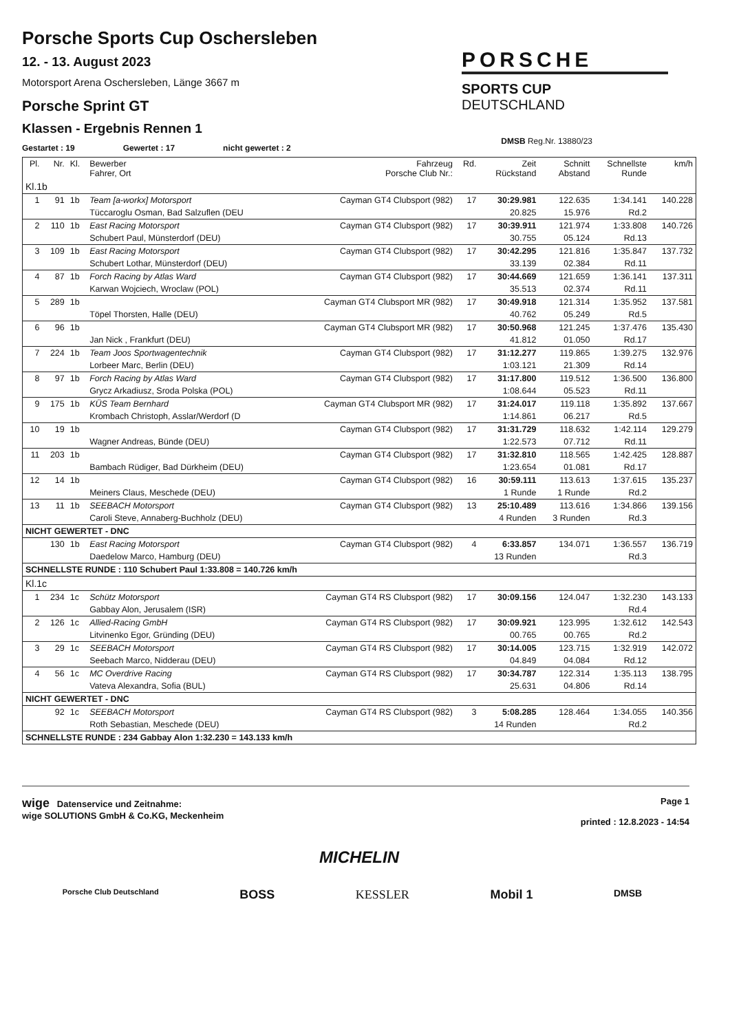Porsche Sports Cup Oschersleben
12. - 13. August 2023
Motorsport Arena Oschersleben, Länge 3667 m
Porsche Sprint GT
Klassen - Ergebnis Rennen 1
PORSCHE
SPORTS CUP
DEUTSCHLAND
DMSB Reg.Nr. 13880/23
Gestartet : 19 Gewertet : 17 nicht gewertet : 2
| Pl. | Nr. | Kl. | Bewerber Fahrer, Ort | Fahrzeug Porsche Club Nr.: | Rd. | Zeit Rückstand | Schnitt Abstand | Schnellste Runde | km/h |
| --- | --- | --- | --- | --- | --- | --- | --- | --- | --- |
| Kl.1b | | | | | | | | | |
| 1 | 91 | 1b | Team [a-workx] Motorsport | Cayman GT4 Clubsport (982) | 17 | 30:29.981 | 122.635 | 1:34.141 | 140.228 |
| | | | Tüccaroglu Osman, Bad Salzuflen (DEU | | | 20.825 | 15.976 | Rd.2 | |
| 2 | 110 | 1b | East Racing Motorsport | Cayman GT4 Clubsport (982) | 17 | 30:39.911 | 121.974 | 1:33.808 | 140.726 |
| | | | Schubert Paul, Münsterdorf (DEU) | | | 30.755 | 05.124 | Rd.13 | |
| 3 | 109 | 1b | East Racing Motorsport | Cayman GT4 Clubsport (982) | 17 | 30:42.295 | 121.816 | 1:35.847 | 137.732 |
| | | | Schubert Lothar, Münsterdorf (DEU) | | | 33.139 | 02.384 | Rd.11 | |
| 4 | 87 | 1b | Forch Racing by Atlas Ward | Cayman GT4 Clubsport (982) | 17 | 30:44.669 | 121.659 | 1:36.141 | 137.311 |
| | | | Karwan Wojciech, Wroclaw (POL) | | | 35.513 | 02.374 | Rd.11 | |
| 5 | 289 | 1b | | Cayman GT4 Clubsport MR (982) | 17 | 30:49.918 | 121.314 | 1:35.952 | 137.581 |
| | | | Töpel Thorsten, Halle (DEU) | | | 40.762 | 05.249 | Rd.5 | |
| 6 | 96 | 1b | | Cayman GT4 Clubsport MR (982) | 17 | 30:50.968 | 121.245 | 1:37.476 | 135.430 |
| | | | Jan Nick , Frankfurt (DEU) | | | 41.812 | 01.050 | Rd.17 | |
| 7 | 224 | 1b | Team Joos Sportwagentechnik | Cayman GT4 Clubsport (982) | 17 | 31:12.277 | 119.865 | 1:39.275 | 132.976 |
| | | | Lorbeer Marc, Berlin (DEU) | | | 1:03.121 | 21.309 | Rd.14 | |
| 8 | 97 | 1b | Forch Racing by Atlas Ward | Cayman GT4 Clubsport (982) | 17 | 31:17.800 | 119.512 | 1:36.500 | 136.800 |
| | | | Grycz Arkadiusz, Sroda Polska (POL) | | | 1:08.644 | 05.523 | Rd.11 | |
| 9 | 175 | 1b | KÜS Team Bernhard | Cayman GT4 Clubsport MR (982) | 17 | 31:24.017 | 119.118 | 1:35.892 | 137.667 |
| | | | Krombach Christoph, Asslar/Werdorf (D | | | 1:14.861 | 06.217 | Rd.5 | |
| 10 | 19 | 1b | | Cayman GT4 Clubsport (982) | 17 | 31:31.729 | 118.632 | 1:42.114 | 129.279 |
| | | | Wagner Andreas, Bünde (DEU) | | | 1:22.573 | 07.712 | Rd.11 | |
| 11 | 203 | 1b | | Cayman GT4 Clubsport (982) | 17 | 31:32.810 | 118.565 | 1:42.425 | 128.887 |
| | | | Bambach Rüdiger, Bad Dürkheim (DEU) | | | 1:23.654 | 01.081 | Rd.17 | |
| 12 | 14 | 1b | | Cayman GT4 Clubsport (982) | 16 | 30:59.111 | 113.613 | 1:37.615 | 135.237 |
| | | | Meiners Claus, Meschede (DEU) | | | 1 Runde | 1 Runde | Rd.2 | |
| 13 | 11 | 1b | SEEBACH Motorsport | Cayman GT4 Clubsport (982) | 13 | 25:10.489 | 113.616 | 1:34.866 | 139.156 |
| | | | Caroli Steve, Annaberg-Buchholz (DEU) | | | 4 Runden | 3 Runden | Rd.3 | |
| NICHT GEWERTET - DNC | | | | | | | | | |
| | 130 | 1b | East Racing Motorsport | Cayman GT4 Clubsport (982) | 4 | 6:33.857 | 134.071 | 1:36.557 | 136.719 |
| | | | Daedelow Marco, Hamburg (DEU) | | | 13 Runden | | Rd.3 | |
| SCHNELLSTE RUNDE : 110 Schubert Paul 1:33.808 = 140.726 km/h | | | | | | | | | |
| Kl.1c | | | | | | | | | |
| 1 | 234 | 1c | Schütz Motorsport | Cayman GT4 RS Clubsport (982) | 17 | 30:09.156 | 124.047 | 1:32.230 | 143.133 |
| | | | Gabbay Alon, Jerusalem (ISR) | | | | | Rd.4 | |
| 2 | 126 | 1c | Allied-Racing GmbH | Cayman GT4 RS Clubsport (982) | 17 | 30:09.921 | 123.995 | 1:32.612 | 142.543 |
| | | | Litvinenko Egor, Gründing (DEU) | | | 00.765 | 00.765 | Rd.2 | |
| 3 | 29 | 1c | SEEBACH Motorsport | Cayman GT4 RS Clubsport (982) | 17 | 30:14.005 | 123.715 | 1:32.919 | 142.072 |
| | | | Seebach Marco, Nidderau (DEU) | | | 04.849 | 04.084 | Rd.12 | |
| 4 | 56 | 1c | MC Overdrive Racing | Cayman GT4 RS Clubsport (982) | 17 | 30:34.787 | 122.314 | 1:35.113 | 138.795 |
| | | | Vateva Alexandra, Sofia (BUL) | | | 25.631 | 04.806 | Rd.14 | |
| NICHT GEWERTET - DNC | | | | | | | | | |
| | 92 | 1c | SEEBACH Motorsport | Cayman GT4 RS Clubsport (982) | 3 | 5:08.285 | 128.464 | 1:34.055 | 140.356 |
| | | | Roth Sebastian, Meschede (DEU) | | | 14 Runden | | Rd.2 | |
| SCHNELLSTE RUNDE : 234 Gabbay Alon 1:32.230 = 143.133 km/h | | | | | | | | | |
wige Datenservice und Zeitnahme:
wige SOLUTIONS GmbH & Co.KG, Meckenheim
Page 1
printed : 12.8.2023 - 14:54
MICHELIN
Porsche Club Deutschland BOSS KESSLER Mobil 1 DMSB